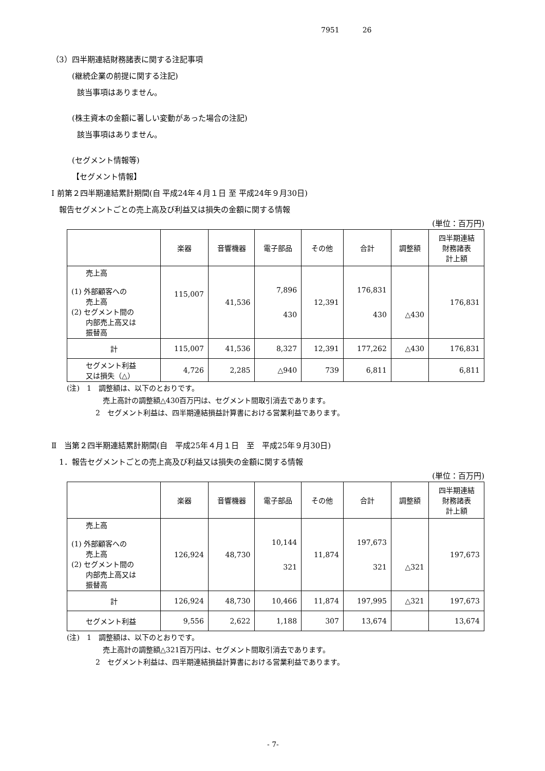7951 26
（3）四半期連結財務諸表に関する注記事項
(継続企業の前提に関する注記)
該当事項はありません。
(株主資本の金額に著しい変動があった場合の注記)
該当事項はありません。
(セグメント情報等)
【セグメント情報】
Ⅰ 前第２四半期連結累計期間(自 平成24年４月１日 至 平成24年９月30日)
報告セグメントごとの売上高及び利益又は損失の金額に関する情報
(単位：百万円)
| | 楽器 | 音響機器 | 電子部品 | その他 | 合計 | 調整額 | 四半期連結 財務諸表 計上額 |
| --- | --- | --- | --- | --- | --- | --- | --- |
| 売上高 (1) 外部顧客への 売上高 (2) セグメント間の 内部売上高又は 振替高 | 115,007 | 41,536 | 7,896 430 | 12,391 | 176,831 430 | △430 | 176,831 |
| 計 | 115,007 | 41,536 | 8,327 | 12,391 | 177,262 | △430 | 176,831 |
| セグメント利益 又は損失（△） | 4,726 | 2,285 | △940 | 739 | 6,811 | | 6,811 |
(注)　1　調整額は、以下のとおりです。
　　　　　売上高計の調整額△430百万円は、セグメント間取引消去であります。
　　　　2　セグメント利益は、四半期連結損益計算書における営業利益であります。
Ⅱ　当第２四半期連結累計期間(自　平成25年４月１日　至　平成25年９月30日)
1．報告セグメントごとの売上高及び利益又は損失の金額に関する情報
(単位：百万円)
| | 楽器 | 音響機器 | 電子部品 | その他 | 合計 | 調整額 | 四半期連結 財務諸表 計上額 |
| --- | --- | --- | --- | --- | --- | --- | --- |
| 売上高 (1) 外部顧客への 売上高 (2) セグメント間の 内部売上高又は 振替高 | 126,924 | 48,730 | 10,144 321 | 11,874 | 197,673 321 | △321 | 197,673 |
| 計 | 126,924 | 48,730 | 10,466 | 11,874 | 197,995 | △321 | 197,673 |
| セグメント利益 | 9,556 | 2,622 | 1,188 | 307 | 13,674 | | 13,674 |
(注)　1　調整額は、以下のとおりです。
　　　　　売上高計の調整額△321百万円は、セグメント間取引消去であります。
　　　　2　セグメント利益は、四半期連結損益計算書における営業利益であります。
- 7-